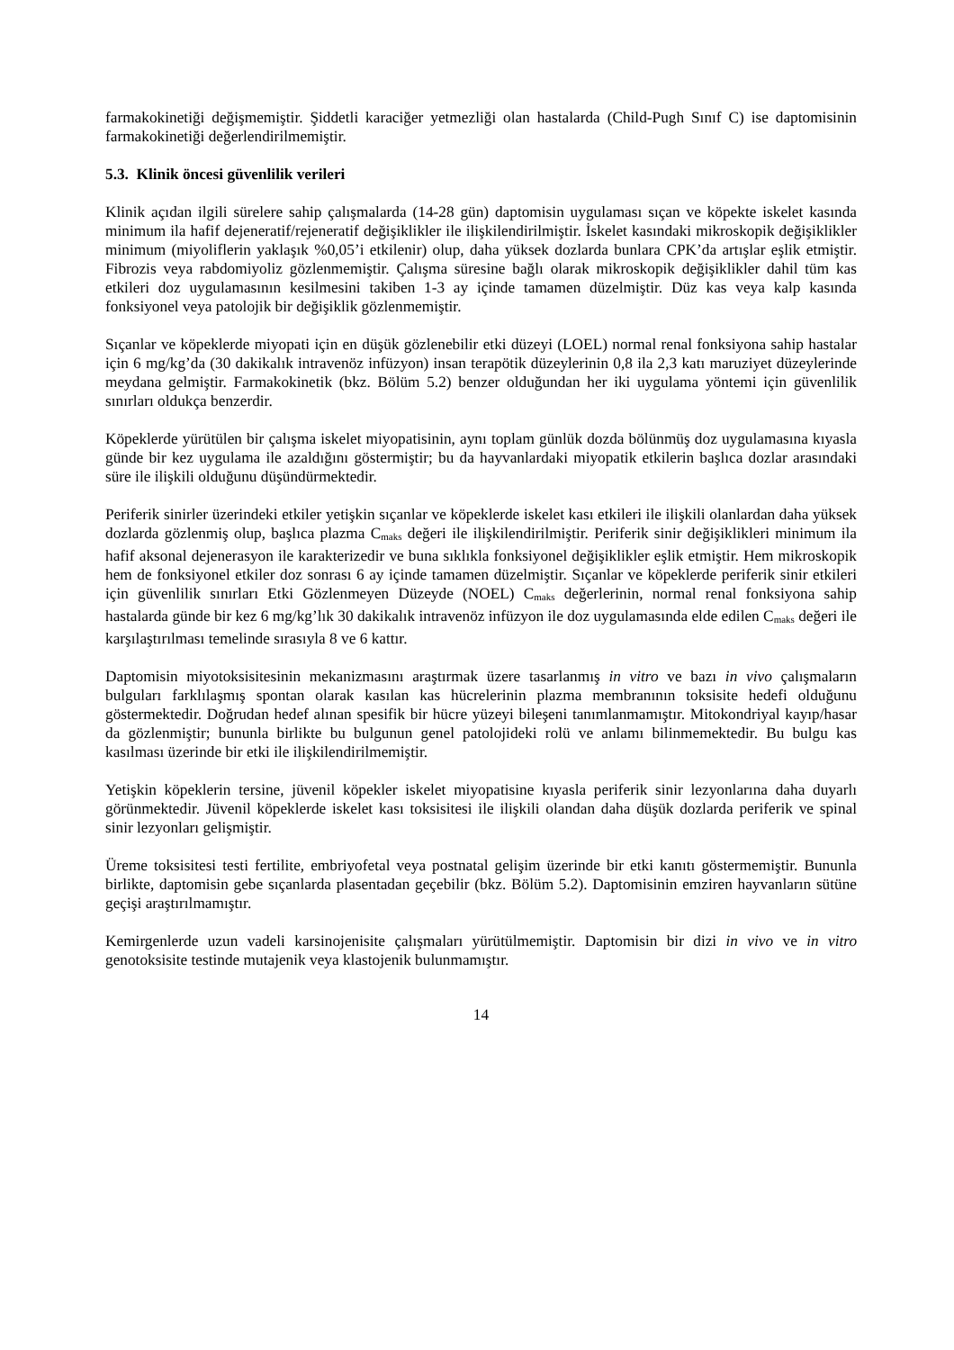farmakokinetiği değişmemiştir. Şiddetli karaciğer yetmezliği olan hastalarda (Child-Pugh Sınıf C) ise daptomisinin farmakokinetiği değerlendirilmemiştir.
5.3. Klinik öncesi güvenlilik verileri
Klinik açıdan ilgili sürelere sahip çalışmalarda (14-28 gün) daptomisin uygulaması sıçan ve köpekte iskelet kasında minimum ila hafif dejeneratif/rejeneratif değişiklikler ile ilişkilendirilmiştir. İskelet kasındaki mikroskopik değişiklikler minimum (miyoliflerin yaklaşık %0,05’i etkilenir) olup, daha yüksek dozlarda bunlara CPK’da artışlar eşlik etmiştir. Fibrozis veya rabdomiyoliz gözlenmemiştir. Çalışma süresine bağlı olarak mikroskopik değişiklikler dahil tüm kas etkileri doz uygulamasının kesilmesini takiben 1-3 ay içinde tamamen düzelmiştir. Düz kas veya kalp kasında fonksiyonel veya patolojik bir değişiklik gözlenmemiştir.
Sıçanlar ve köpeklerde miyopati için en düşük gözlenebilir etki düzeyi (LOEL) normal renal fonksiyona sahip hastalar için 6 mg/kg’da (30 dakikalık intravenöz infüzyon) insan terapötik düzeylerinin 0,8 ila 2,3 katı maruziyet düzeylerinde meydana gelmiştir. Farmakokinetik (bkz. Bölüm 5.2) benzer olduğundan her iki uygulama yöntemi için güvenlilik sınırları oldukça benzerdir.
Köpeklerde yürütülen bir çalışma iskelet miyopatisinin, aynı toplam günlük dozda bölünmüş doz uygulamasına kıyasla günde bir kez uygulama ile azaldığını göstermiştir; bu da hayvanlardaki miyopatik etkilerin başlıca dozlar arasındaki süre ile ilişkili olduğunu düşündürmektedir.
Periferik sinirler üzerindeki etkiler yetişkin sıçanlar ve köpeklerde iskelet kası etkileri ile ilişkili olanlardan daha yüksek dozlarda gözlenmiş olup, başlıca plazma C<sub>maks</sub> değeri ile ilişkilendirilmiştir. Periferik sinir değişiklikleri minimum ila hafif aksonal dejenerasyon ile karakterizedir ve buna sıklıkla fonksiyonel değişiklikler eşlik etmiştir. Hem mikroskopik hem de fonksiyonel etkiler doz sonrası 6 ay içinde tamamen düzelmiştir. Sıçanlar ve köpeklerde periferik sinir etkileri için güvenlilik sınırları Etki Gözlenmeyen Düzeyde (NOEL) C<sub>maks</sub> değerlerinin, normal renal fonksiyona sahip hastalarda günde bir kez 6 mg/kg’lık 30 dakikalık intravenöz infüzyon ile doz uygulamasında elde edilen C<sub>maks</sub> değeri ile karşılaştırılması temelinde sırasıyla 8 ve 6 kattır.
Daptomisin miyotoksisitesinin mekanizmasını araştırmak üzere tasarlanmış in vitro ve bazı in vivo çalışmaların bulguları farklılaşmış spontan olarak kasılan kas hücrelerinin plazma membranının toksisite hedefi olduğunu göstermektedir. Doğrudan hedef alınan spesifik bir hücre yüzeyi bileşeni tanımlanmamıştır. Mitokondriyal kayıp/hasar da gözlenmiştir; bununla birlikte bu bulgunun genel patolojideki rolü ve anlamı bilinmemektedir. Bu bulgu kas kasılması üzerinde bir etki ile ilişkilendirilmemiştir.
Yetişkin köpeklerin tersine, jüvenil köpekler iskelet miyopatisine kıyasla periferik sinir lezyonlarına daha duyarlı görünmektedir. Jüvenil köpeklerde iskelet kası toksisitesi ile ilişkili olandan daha düşük dozlarda periferik ve spinal sinir lezyonları gelişmiştir.
Üreme toksisitesi testi fertilite, embriyofetal veya postnatal gelişim üzerinde bir etki kanıtı göstermemiştir. Bununla birlikte, daptomisin gebe sıçanlarda plasentadan geçebilir (bkz. Bölüm 5.2). Daptomisinin emziren hayvanların sütüne geçişi araştırılmamıştır.
Kemirgenlerde uzun vadeli karsinojenisite çalışmaları yürütülmemiştir. Daptomisin bir dizi in vivo ve in vitro genotoksisite testinde mutajenik veya klastojenik bulunmamıştır.
14